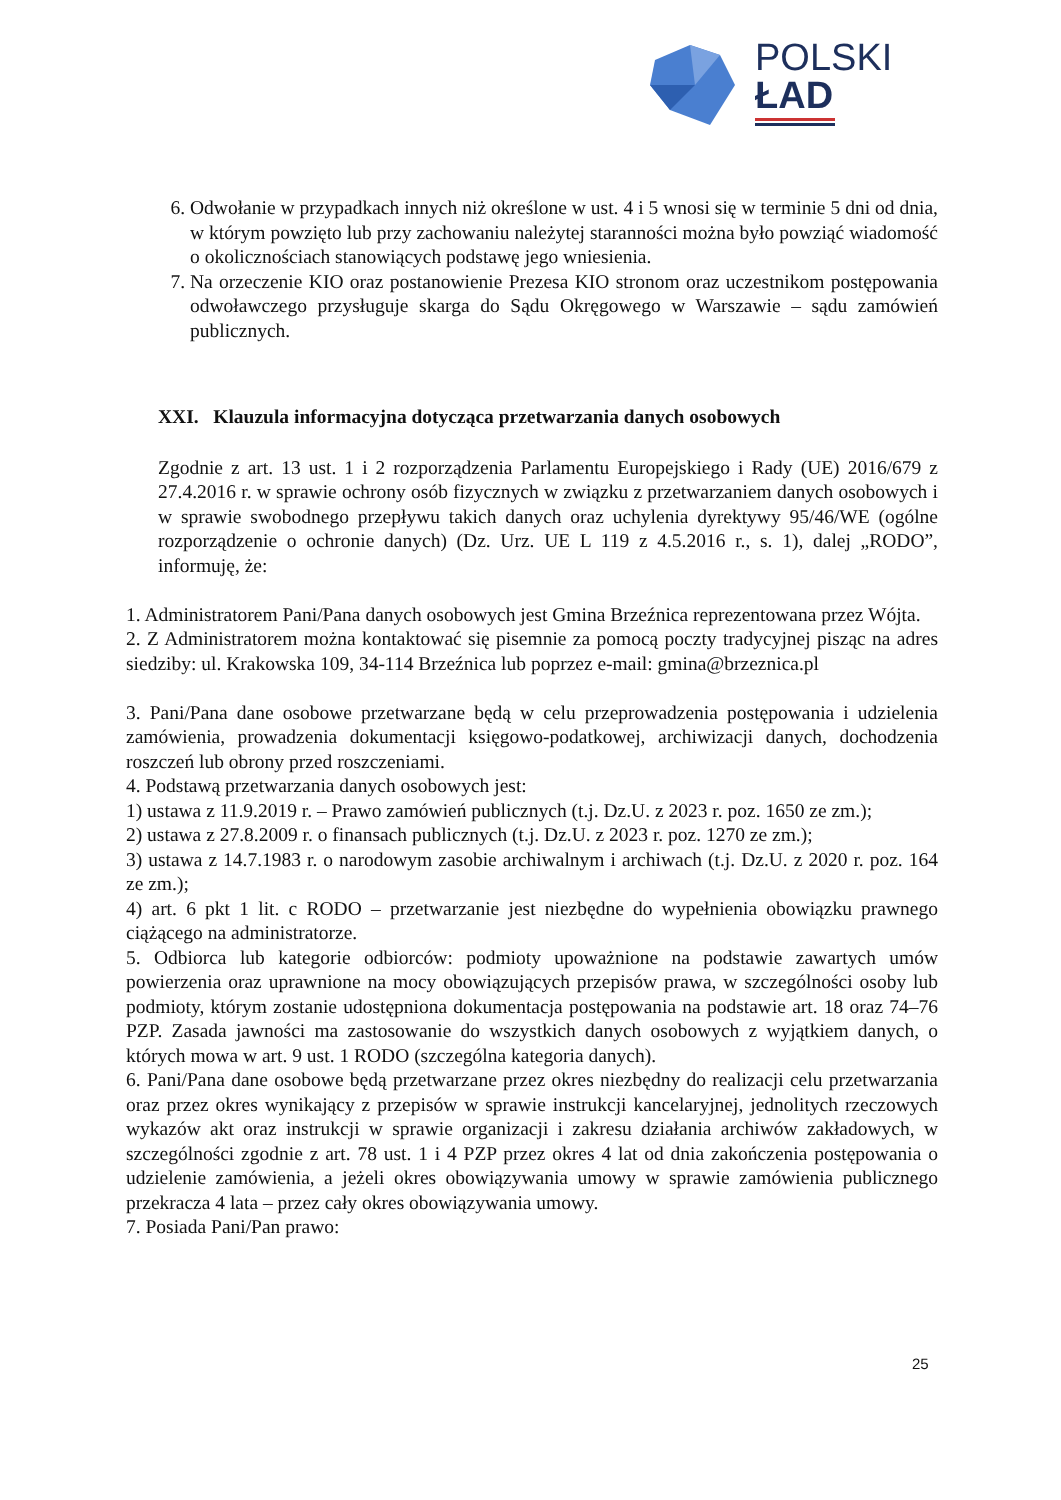POLSKI
ŁAD
6. Odwołanie w przypadkach innych niż określone w ust. 4 i 5 wnosi się w terminie 5 dni od dnia, w którym powzięto lub przy zachowaniu należytej staranności można było powziąć wiadomość o okolicznościach stanowiących podstawę jego wniesienia.
7. Na orzeczenie KIO oraz postanowienie Prezesa KIO stronom oraz uczestnikom postępowania odwoławczego przysługuje skarga do Sądu Okręgowego w Warszawie – sądu zamówień publicznych.
XXI. Klauzula informacyjna dotycząca przetwarzania danych osobowych
Zgodnie z art. 13 ust. 1 i 2 rozporządzenia Parlamentu Europejskiego i Rady (UE) 2016/679 z 27.4.2016 r. w sprawie ochrony osób fizycznych w związku z przetwarzaniem danych osobowych i w sprawie swobodnego przepływu takich danych oraz uchylenia dyrektywy 95/46/WE (ogólne rozporządzenie o ochronie danych) (Dz. Urz. UE L 119 z 4.5.2016 r., s. 1), dalej „RODO”, informuję, że:
1. Administratorem Pani/Pana danych osobowych jest Gmina Brzeźnica reprezentowana przez Wójta.
2. Z Administratorem można kontaktować się pisemnie za pomocą poczty tradycyjnej pisząc na adres siedziby: ul. Krakowska 109, 34-114 Brzeźnica lub poprzez e-mail: gmina@brzeznica.pl
3. Pani/Pana dane osobowe przetwarzane będą w celu przeprowadzenia postępowania i udzielenia zamówienia, prowadzenia dokumentacji księgowo-podatkowej, archiwizacji danych, dochodzenia roszczeń lub obrony przed roszczeniami.
4. Podstawą przetwarzania danych osobowych jest:
1) ustawa z 11.9.2019 r. – Prawo zamówień publicznych (t.j. Dz.U. z 2023 r. poz. 1650 ze zm.);
2) ustawa z 27.8.2009 r. o finansach publicznych (t.j. Dz.U. z 2023 r. poz. 1270 ze zm.);
3) ustawa z 14.7.1983 r. o narodowym zasobie archiwalnym i archiwach (t.j. Dz.U. z 2020 r. poz. 164 ze zm.);
4) art. 6 pkt 1 lit. c RODO – przetwarzanie jest niezbędne do wypełnienia obowiązku prawnego ciążącego na administratorze.
5. Odbiorca lub kategorie odbiorców: podmioty upoważnione na podstawie zawartych umów powierzenia oraz uprawnione na mocy obowiązujących przepisów prawa, w szczególności osoby lub podmioty, którym zostanie udostępniona dokumentacja postępowania na podstawie art. 18 oraz 74–76 PZP. Zasada jawności ma zastosowanie do wszystkich danych osobowych z wyjątkiem danych, o których mowa w art. 9 ust. 1 RODO (szczególna kategoria danych).
6. Pani/Pana dane osobowe będą przetwarzane przez okres niezbędny do realizacji celu przetwarzania oraz przez okres wynikający z przepisów w sprawie instrukcji kancelaryjnej, jednolitych rzeczowych wykazów akt oraz instrukcji w sprawie organizacji i zakresu działania archiwów zakładowych, w szczególności zgodnie z art. 78 ust. 1 i 4 PZP przez okres 4 lat od dnia zakończenia postępowania o udzielenie zamówienia, a jeżeli okres obowiązywania umowy w sprawie zamówienia publicznego przekracza 4 lata – przez cały okres obowiązywania umowy.
7. Posiada Pani/Pan prawo:
25